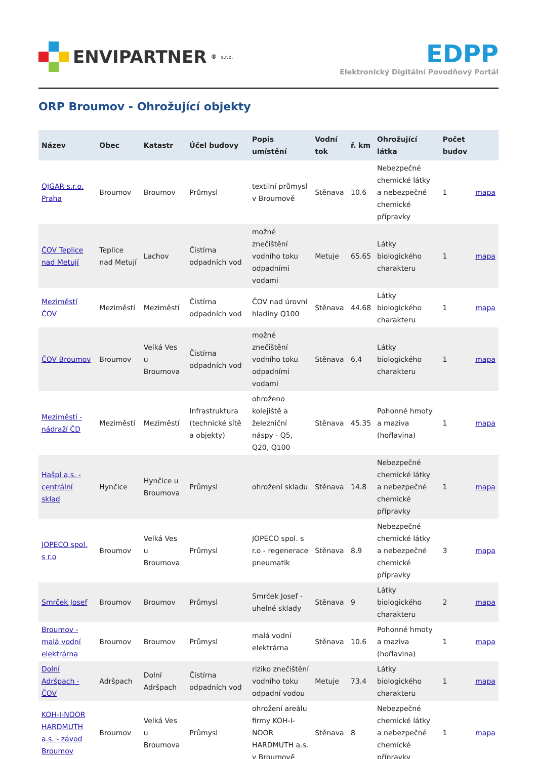ENVIPARTNER<sup>®</sup> s.r.o.
EDPP
Elektronický Digitální Povodňový Portál
ORP Broumov - Ohrožující objekty
| Název | Obec | Katastr | Účel budovy | Popis umístění | Vodní tok | ř. km | Ohrožující látka | Počet budov | |
| --- | --- | --- | --- | --- | --- | --- | --- | --- | --- |
| OJGAR s.r.o. Praha | Broumov | Broumov | Průmysl | textilní průmysl v Broumově | Stěnava | 10.6 | Nebezpečné chemické látky a nebezpečné chemické přípravky | 1 | mapa |
| ČOV Teplice nad Metují | Teplice nad Metují | Lachov | Čistírna odpadních vod | možné znečištění vodního toku odpadními vodami | Metuje | 65.65 | Látky biologického charakteru | 1 | mapa |
| Meziměstí ČOV | Meziměstí | Meziměstí | Čistírna odpadních vod | ČOV nad úrovní hladiny Q100 | Stěnava | 44.68 | Látky biologického charakteru | 1 | mapa |
| ČOV Broumov | Broumov | Velká Ves u Broumova | Čistírna odpadních vod | možné znečištění vodního toku odpadními vodami | Stěnava | 6.4 | Látky biologického charakteru | 1 | mapa |
| Meziměstí - nádraží ČD | Meziměstí | Meziměstí | Infrastruktura (technické sítě a objekty) | ohroženo kolejiště a železniční náspy - Q5, Q20, Q100 | Stěnava | 45.35 | Pohonné hmoty a maziva (hořlavina) | 1 | mapa |
| Hašpl a.s. - centrální sklad | Hynčice | Hynčice u Broumova | Průmysl | ohrožení skladu | Stěnava | 14.8 | Nebezpečné chemické látky a nebezpečné chemické přípravky | 1 | mapa |
| JOPECO spol. s r.o | Broumov | Velká Ves u Broumova | Průmysl | JOPECO spol. s r.o - regenerace pneumatik | Stěnava | 8.9 | Nebezpečné chemické látky a nebezpečné chemické přípravky | 3 | mapa |
| Smrček Josef | Broumov | Broumov | Průmysl | Smrček Josef - uhelné sklady | Stěnava | 9 | Látky biologického charakteru | 2 | mapa |
| Broumov - malá vodní elektrárna | Broumov | Broumov | Průmysl | malá vodní elektrárna | Stěnava | 10.6 | Pohonné hmoty a maziva (hořlavina) | 1 | mapa |
| Dolní Adršpach - ČOV | Adršpach | Dolní Adršpach | Čistírna odpadních vod | riziko znečištění vodního toku odpadní vodou | Metuje | 73.4 | Látky biologického charakteru | 1 | mapa |
| KOH-I-NOOR HARDMUTH a.s. - závod Broumov | Broumov | Velká Ves u Broumova | Průmysl | ohrožení areálu firmy KOH-I-NOOR HARDMUTH a.s. v Broumově | Stěnava | 8 | Nebezpečné chemické látky a nebezpečné chemické přípravky | 1 | mapa |